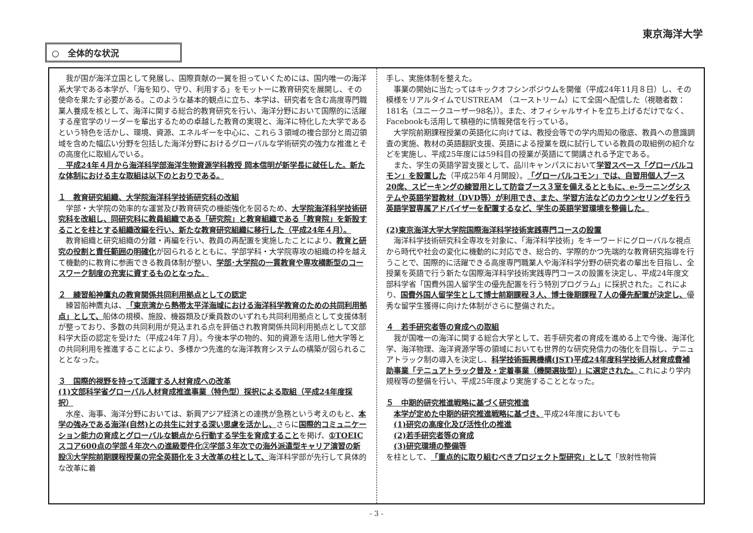東京海洋大学
○　全体的な状況
　我が国が海洋立国として発展し、国際貢献の一翼を担っていくためには、国内唯一の海洋系大学である本学が、「海を知り、守り、利用する」をモットーに教育研究を展開し、その使命を果たす必要がある。このような基本的観点に立ち、本学は、研究者を含む高度専門職業人養成を核として、海洋に関する総合的教育研究を行い、海洋分野において国際的に活躍する産官学のリーダーを輩出するための卓越した教育の実現と、海洋に特化した大学であるという特色を活かし、環境、資源、エネルギーを中心に、これら３領域の複合部分と周辺領域を含めた幅広い分野を包括した海洋分野におけるグローバルな学術研究の強力な推進とその高度化に取組んでいる。
　平成24年４月から海洋科学部海洋生物資源学科教授 岡本信明が新学長に就任した。新たな体制における主な取組は以下のとおりである。
１　教育研究組織、大学院海洋科学技術研究科の改組
　学部・大学院の効率的な運営及び教育研究の機能強化を図るため、大学院海洋科学技術研究科を改組し、同研究科に教員組織である「研究院」と教育組織である「教育院」を新設することを柱とする組織改編を行い、新たな教育研究組織に移行した（平成24年４月）。
　教育組織と研究組織の分離・再編を行い、教員の再配置を実施したことにより、教育と研究の役割と責任範囲の明確化が図られるとともに、学部学科・大学院専攻の組織の枠を越えて機動的に教育に参画できる教員体制が整い、学部･大学院の一貫教育や専攻横断型のコースワーク制度の充実に資するものとなった。
２　練習船神鷹丸の教育関係共同利用拠点としての認定
　練習船神鷹丸は、「東京湾から熱帯太平洋海域における海洋科学教育のための共同利用拠点」として、船体の規模、施設、機器類及び乗員数のいずれも共同利用拠点として支援体制が整っており、多数の共同利用が見込まれる点を評価され教育関係共同利用拠点として文部科学大臣の認定を受けた（平成24年７月）。今後本学の物的、知的資源を活用し他大学等との共同利用を推進することにより、多様かつ先進的な海洋教育システムの構築が図られることとなった。
３　国際的視野を持って活躍する人材育成への改革
(1)文部科学省グローバル人材育成推進事業（特色型）採択による取組（平成24年度採択）
　水産、海事、海洋分野においては、新興アジア経済との連携が急務という考えのもと、本学の強みである海洋(自然)との共生に対する深い思慮を活かし、さらに国際的コミュニケーション能力の育成とグローバルな観点から行動する学生を育成することを掲げ、①TOEICスコア600点の学部４年次への進級要件化②学部３年次での海外派遣型キャリア演習の新設③大学院前期課程授業の完全英語化を３大改革の柱として、海洋科学部が先行して具体的な改革に着
手し、実施体制を整えた。
　事業の開始に当たってはキックオフシンポジウムを開催（平成24年11月８日）し、その模様をリアルタイムでUSTREAM （ユーストリーム）にて全国へ配信した（視聴者数：181名（ユニークユーザー98名））。また、オフィシャルサイトを立ち上げるだけでなく、Facebookも活用して積極的に情報発信を行っている。
　大学院前期課程授業の英語化に向けては、教授会等での学内周知の徹底、教員への意識調査の実施、教材の英語翻訳支援、英語による授業を既に試行している教員の取組例の紹介などを実施し、平成25年度には59科目の授業が英語にて開講される予定である。
　また、学生の英語学習支援として、品川キャンパスにおいて学習スペース「グローバルコモン」を設置した（平成25年４月開設）。「グローバルコモン」では、自習用個人ブース20席、スピーキングの練習用として防音ブース３室を備えるとともに、e-ラーニングシステムや英語学習教材（DVD等）が利用でき、また、学習方法などのカウンセリングを行う英語学習専属アドバイザーを配置するなど、学生の英語学習環境を整備した。
(2)東京海洋大学大学院国際海洋科学技術実践専門コースの設置
　海洋科学技術研究科全専攻を対象に、「海洋科学技術」をキーワードにグローバルな視点から時代や社会の変化に機動的に対応でき、総合的、学際的かつ先端的な教育研究指導を行うことで、国際的に活躍できる高度専門職業人や海洋科学分野の研究者の輩出を目指し、全授業を英語で行う新たな国際海洋科学技術実践専門コースの設置を決定し、平成24年度文部科学省「国費外国人留学生の優先配置を行う特別プログラム」に採択された。これにより、国費外国人留学生として博士前期課程３人、博士後期課程７人の優先配置が決定し、優秀な留学生獲得に向けた体制がさらに整備された。
４　若手研究者等の育成への取組
　我が国唯一の海洋に関する総合大学として、若手研究者の育成を進める上で今後、海洋化学、海洋物理、海洋資源学等の領域においても世界的な研究発信力の強化を目指し、テニュアトラック制の導入を決定し、科学技術振興機構(JST)平成24年度科学技術人材育成費補助事業「テニュアトラック普及・定着事業（機関選抜型）」に選定された。これにより学内規程等の整備を行い、平成25年度より実施することとなった。
５　中期的研究推進戦略に基づく研究推進
　本学が定めた中期的研究推進戦略に基づき、平成24年度においても
　(1)研究の高度化及び活性化の推進
　(2)若手研究者等の育成
　(3)研究環境の整備等
を柱として、「重点的に取り組むべきプロジェクト型研究」として「放射性物質
- 3 -